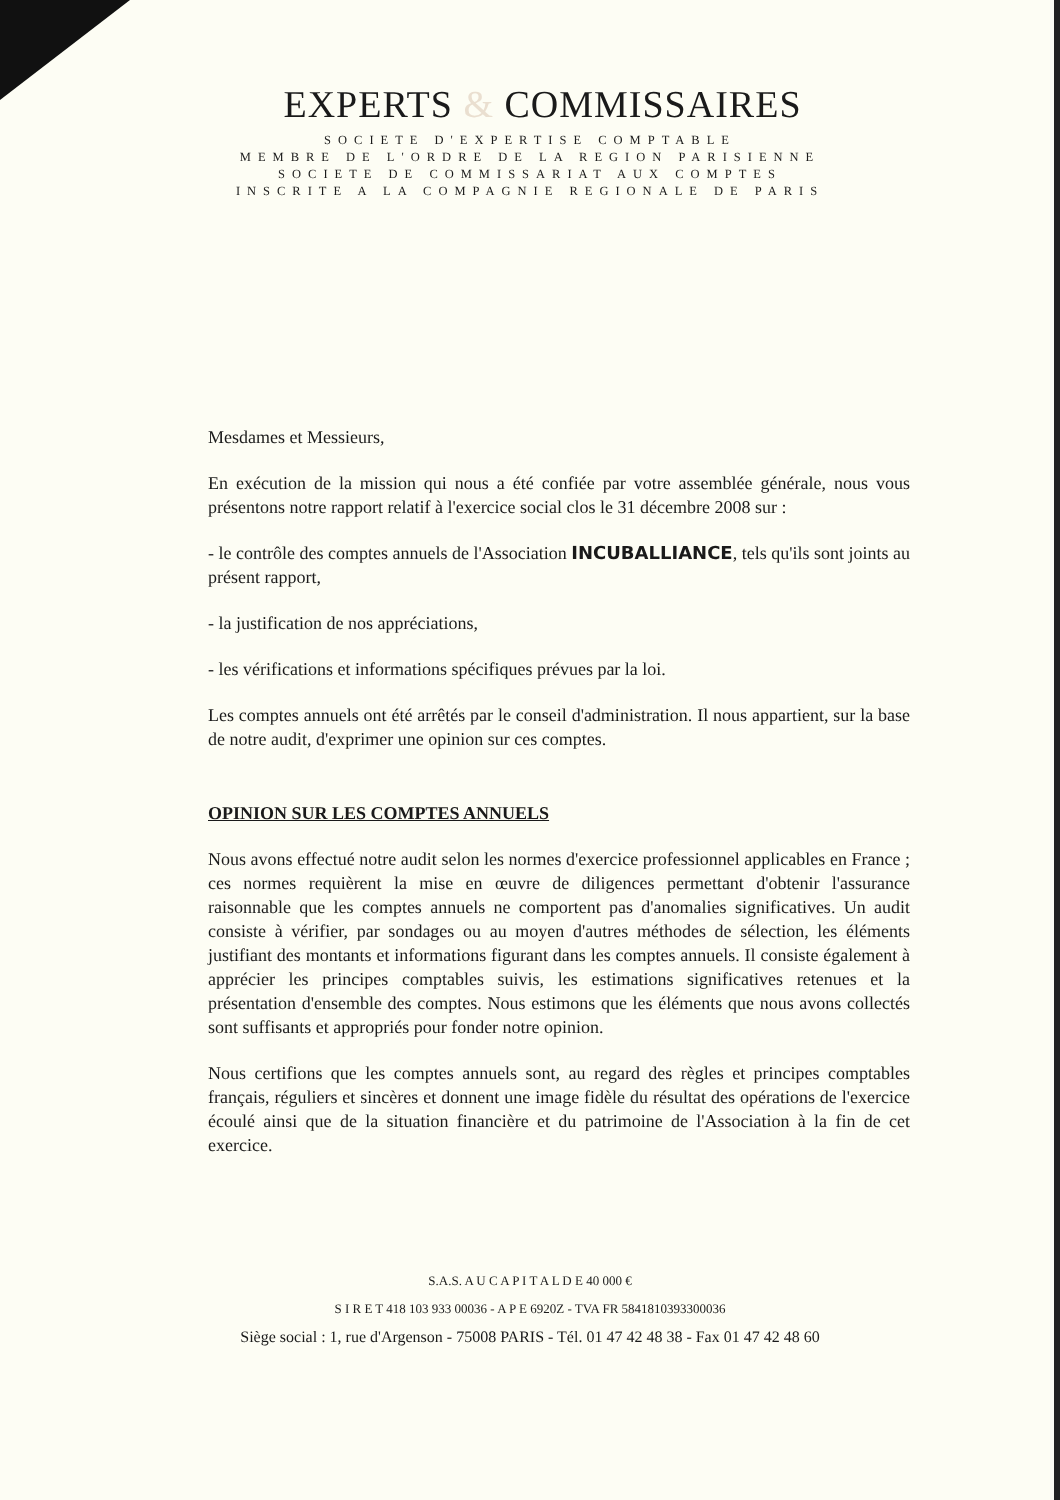EXPERTS & COMMISSAIRES
SOCIETE D'EXPERTISE COMPTABLE
MEMBRE DE L'ORDRE DE LA REGION PARISIENNE
SOCIETE DE COMMISSARIAT AUX COMPTES
INSCRITE A LA COMPAGNIE REGIONALE DE PARIS
Mesdames et Messieurs,
En exécution de la mission qui nous a été confiée par votre assemblée générale, nous vous présentons notre rapport relatif à l'exercice social clos le 31 décembre 2008 sur :
- le contrôle des comptes annuels de l'Association INCUBALLIANCE, tels qu'ils sont joints au présent rapport,
- la justification de nos appréciations,
- les vérifications et informations spécifiques prévues par la loi.
Les comptes annuels ont été arrêtés par le conseil d'administration. Il nous appartient, sur la base de notre audit, d'exprimer une opinion sur ces comptes.
OPINION SUR LES COMPTES ANNUELS
Nous avons effectué notre audit selon les normes d'exercice professionnel applicables en France ; ces normes requièrent la mise en œuvre de diligences permettant d'obtenir l'assurance raisonnable que les comptes annuels ne comportent pas d'anomalies significatives. Un audit consiste à vérifier, par sondages ou au moyen d'autres méthodes de sélection, les éléments justifiant des montants et informations figurant dans les comptes annuels. Il consiste également à apprécier les principes comptables suivis, les estimations significatives retenues et la présentation d'ensemble des comptes. Nous estimons que les éléments que nous avons collectés sont suffisants et appropriés pour fonder notre opinion.
Nous certifions que les comptes annuels sont, au regard des règles et principes comptables français, réguliers et sincères et donnent une image fidèle du résultat des opérations de l'exercice écoulé ainsi que de la situation financière et du patrimoine de l'Association à la fin de cet exercice.
S.A.S. A U C A P I T A L D E 40 000 €
S I R E T 418 103 933 00036 - A P E 6920Z - TVA FR 5841810393300036
Siège social : 1, rue d'Argenson - 75008 PARIS - Tél. 01 47 42 48 38 - Fax 01 47 42 48 60